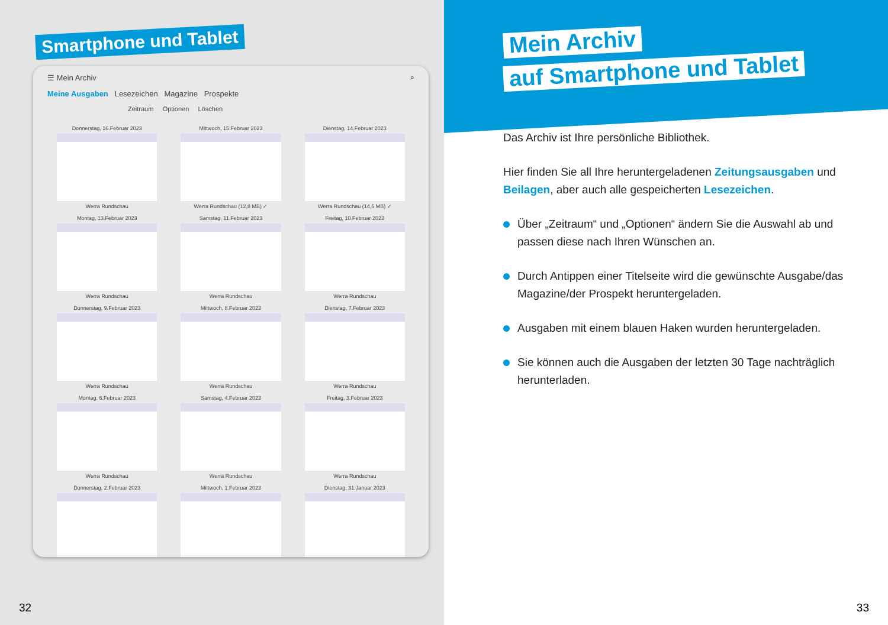Smartphone und Tablet
☰ Mein Archiv ⌕
Meine Ausgaben Lesezeichen Magazine Prospekte
Zeitraum Optionen Löschen
Donnerstag, 16.Februar 2023
Werra Rundschau
Mittwoch, 15.Februar 2023
Werra Rundschau (12,8 MB) ✓
Dienstag, 14.Februar 2023
Werra Rundschau (14,5 MB) ✓
Montag, 13.Februar 2023
Werra Rundschau
Samstag, 11.Februar 2023
Werra Rundschau
Freitag, 10.Februar 2023
Werra Rundschau
Donnerstag, 9.Februar 2023
Werra Rundschau
Mittwoch, 8.Februar 2023
Werra Rundschau
Dienstag, 7.Februar 2023
Werra Rundschau
Montag, 6.Februar 2023
Werra Rundschau
Samstag, 4.Februar 2023
Werra Rundschau
Freitag, 3.Februar 2023
Werra Rundschau
Donnerstag, 2.Februar 2023
Mittwoch, 1.Februar 2023
Dienstag, 31.Januar 2023
32
Mein Archiv
auf Smartphone und Tablet
Das Archiv ist Ihre persönliche Bibliothek.
Hier finden Sie all Ihre heruntergeladenen Zeitungsausgaben und Beilagen, aber auch alle gespeicherten Lesezeichen.
Über „Zeitraum“ und „Optionen“ ändern Sie die Auswahl ab und passen diese nach Ihren Wünschen an.
Durch Antippen einer Titelseite wird die gewünschte Ausgabe/das Magazine/der Prospekt heruntergeladen.
Ausgaben mit einem blauen Haken wurden heruntergeladen.
Sie können auch die Ausgaben der letzten 30 Tage nachträglich herunterladen.
33